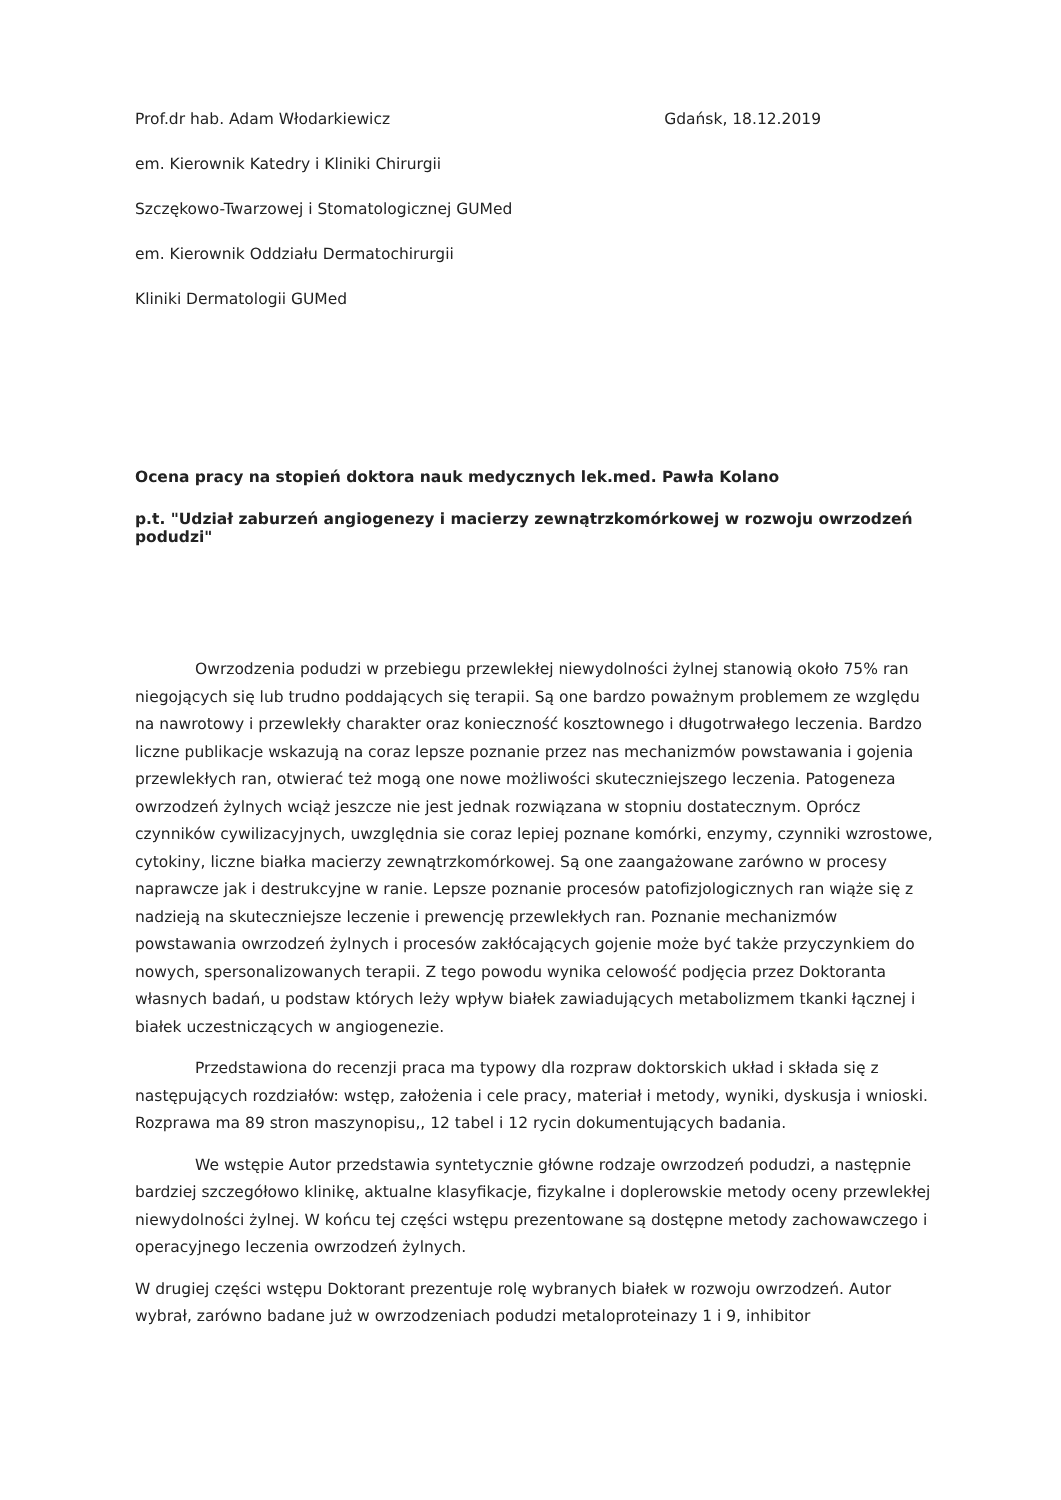Prof.dr hab. Adam Włodarkiewicz
Gdańsk, 18.12.2019
em. Kierownik Katedry i Kliniki Chirurgii
Szczękowo-Twarzowej i Stomatologicznej GUMed
em. Kierownik Oddziału Dermatochirurgii
Kliniki Dermatologii GUMed
Ocena pracy na stopień doktora nauk medycznych lek.med. Pawła Kolano
p.t. "Udział zaburzeń angiogenezy i macierzy zewnątrzkomórkowej w rozwoju owrzodzeń podudzi"
Owrzodzenia podudzi w przebiegu przewlekłej niewydolności żylnej stanowią około 75% ran niegojących się lub trudno poddających się terapii. Są one bardzo poważnym problemem ze względu na nawrotowy i przewlekły charakter oraz konieczność kosztownego i długotrwałego leczenia. Bardzo liczne publikacje wskazują na coraz lepsze poznanie przez nas mechanizmów powstawania i gojenia przewlekłych ran, otwierać też mogą one nowe możliwości skuteczniejszego leczenia. Patogeneza owrzodzeń żylnych wciąż jeszcze nie jest jednak rozwiązana w stopniu dostatecznym. Oprócz czynników cywilizacyjnych, uwzględnia sie coraz lepiej poznane komórki, enzymy, czynniki wzrostowe, cytokiny, liczne białka macierzy zewnątrzkomórkowej. Są one zaangażowane zarówno w procesy naprawcze jak i destrukcyjne w ranie. Lepsze poznanie procesów patofizjologicznych ran wiąże się z nadzieją na skuteczniejsze leczenie i prewencję przewlekłych ran. Poznanie mechanizmów powstawania owrzodzeń żylnych i procesów zakłócających gojenie może być także przyczynkiem do nowych, spersonalizowanych terapii. Z tego powodu wynika celowość podjęcia przez Doktoranta własnych badań, u podstaw których leży wpływ białek zawiadujących metabolizmem tkanki łącznej i białek uczestniczących w angiogenezie.
Przedstawiona do recenzji praca ma typowy dla rozpraw doktorskich układ i składa się z następujących rozdziałów: wstęp, założenia i cele pracy, materiał i metody, wyniki, dyskusja i wnioski. Rozprawa ma 89 stron maszynopisu,, 12 tabel i 12 rycin dokumentujących badania.
We wstępie Autor przedstawia syntetycznie główne rodzaje owrzodzeń podudzi, a następnie bardziej szczegółowo klinikę, aktualne klasyfikacje, fizykalne i doplerowskie metody oceny przewlekłej niewydolności żylnej. W końcu tej części wstępu prezentowane są dostępne metody zachowawczego i operacyjnego leczenia owrzodzeń żylnych.
W drugiej części wstępu Doktorant prezentuje rolę wybranych białek w rozwoju owrzodzeń. Autor wybrał, zarówno badane już w owrzodzeniach podudzi metaloproteinazy 1 i 9, inhibitor